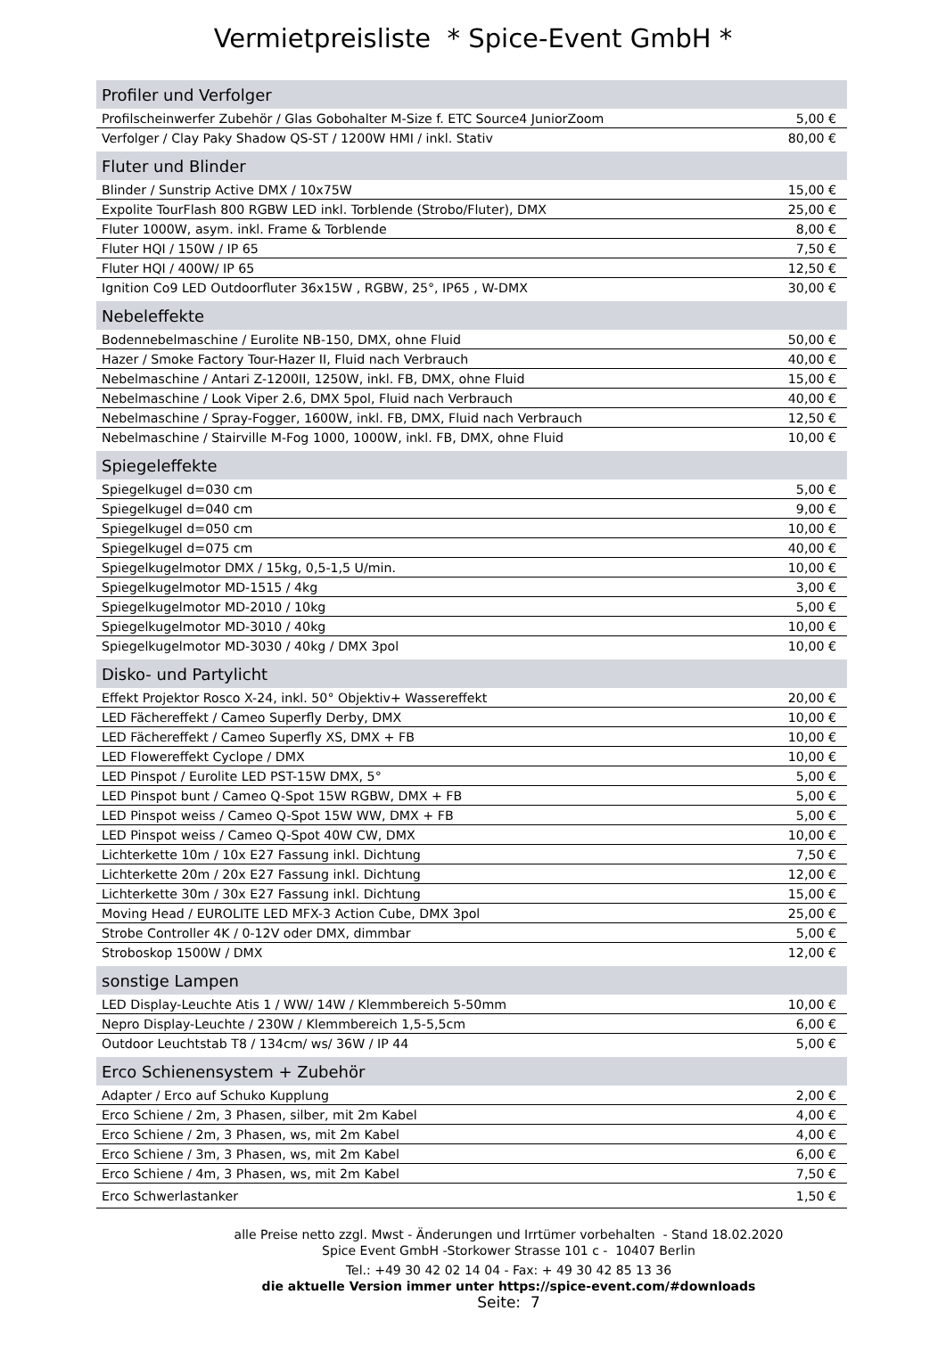Vermietpreisliste * Spice-Event GmbH *
| Profiler und Verfolger | |
| --- | --- |
| Profilscheinwerfer Zubehör / Glas Gobohalter M-Size f. ETC Source4 JuniorZoom | 5,00 € |
| Verfolger / Clay Paky Shadow QS-ST / 1200W HMI / inkl. Stativ | 80,00 € |
| Fluter und Blinder | |
| Blinder / Sunstrip Active DMX / 10x75W | 15,00 € |
| Expolite TourFlash 800 RGBW LED inkl. Torblende (Strobo/Fluter), DMX | 25,00 € |
| Fluter 1000W, asym. inkl. Frame & Torblende | 8,00 € |
| Fluter HQI / 150W / IP 65 | 7,50 € |
| Fluter HQI / 400W/ IP 65 | 12,50 € |
| Ignition Co9 LED Outdoorfluter 36x15W , RGBW, 25°, IP65 , W-DMX | 30,00 € |
| Nebeleffekte | |
| Bodennebelmaschine / Eurolite NB-150, DMX, ohne Fluid | 50,00 € |
| Hazer / Smoke Factory Tour-Hazer II, Fluid nach Verbrauch | 40,00 € |
| Nebelmaschine / Antari Z-1200II, 1250W, inkl. FB, DMX, ohne Fluid | 15,00 € |
| Nebelmaschine / Look Viper 2.6, DMX 5pol, Fluid nach Verbrauch | 40,00 € |
| Nebelmaschine / Spray-Fogger, 1600W, inkl. FB, DMX, Fluid nach Verbrauch | 12,50 € |
| Nebelmaschine / Stairville M-Fog 1000, 1000W, inkl. FB, DMX, ohne Fluid | 10,00 € |
| Spiegeleffekte | |
| Spiegelkugel d=030 cm | 5,00 € |
| Spiegelkugel d=040 cm | 9,00 € |
| Spiegelkugel d=050 cm | 10,00 € |
| Spiegelkugel d=075 cm | 40,00 € |
| Spiegelkugelmotor DMX / 15kg, 0,5-1,5 U/min. | 10,00 € |
| Spiegelkugelmotor MD-1515 / 4kg | 3,00 € |
| Spiegelkugelmotor MD-2010 / 10kg | 5,00 € |
| Spiegelkugelmotor MD-3010 / 40kg | 10,00 € |
| Spiegelkugelmotor MD-3030 / 40kg / DMX 3pol | 10,00 € |
| Disko- und Partylicht | |
| Effekt Projektor Rosco X-24, inkl. 50° Objektiv+ Wassereffekt | 20,00 € |
| LED Fächereffekt / Cameo Superfly Derby, DMX | 10,00 € |
| LED Fächereffekt / Cameo Superfly XS, DMX + FB | 10,00 € |
| LED Flowereffekt Cyclope / DMX | 10,00 € |
| LED Pinspot / Eurolite LED PST-15W DMX, 5° | 5,00 € |
| LED Pinspot bunt / Cameo Q-Spot 15W RGBW, DMX + FB | 5,00 € |
| LED Pinspot weiss / Cameo Q-Spot 15W WW, DMX + FB | 5,00 € |
| LED Pinspot weiss / Cameo Q-Spot 40W CW, DMX | 10,00 € |
| Lichterkette 10m / 10x E27 Fassung inkl. Dichtung | 7,50 € |
| Lichterkette 20m / 20x E27 Fassung inkl. Dichtung | 12,00 € |
| Lichterkette 30m / 30x E27 Fassung inkl. Dichtung | 15,00 € |
| Moving Head / EUROLITE LED MFX-3 Action Cube, DMX 3pol | 25,00 € |
| Strobe Controller 4K / 0-12V oder DMX, dimmbar | 5,00 € |
| Stroboskop 1500W / DMX | 12,00 € |
| sonstige Lampen | |
| LED Display-Leuchte Atis 1 / WW/ 14W / Klemmbereich 5-50mm | 10,00 € |
| Nepro Display-Leuchte / 230W / Klemmbereich 1,5-5,5cm | 6,00 € |
| Outdoor Leuchtstab T8 / 134cm/ ws/ 36W / IP 44 | 5,00 € |
| Erco Schienensystem + Zubehör | |
| Adapter / Erco auf Schuko Kupplung | 2,00 € |
| Erco Schiene / 2m, 3 Phasen, silber, mit 2m Kabel | 4,00 € |
| Erco Schiene / 2m, 3 Phasen, ws, mit 2m Kabel | 4,00 € |
| Erco Schiene / 3m, 3 Phasen, ws, mit 2m Kabel | 6,00 € |
| Erco Schiene / 4m, 3 Phasen, ws, mit 2m Kabel | 7,50 € |
| Erco Schwerlastanker | 1,50 € |
alle Preise netto zzgl. Mwst - Änderungen und Irrtümer vorbehalten - Stand 18.02.2020
Spice Event GmbH -Storkower Strasse 101 c - 10407 Berlin
Tel.: +49 30 42 02 14 04 - Fax: + 49 30 42 85 13 36
die aktuelle Version immer unter https://spice-event.com/#downloads
Seite: 7